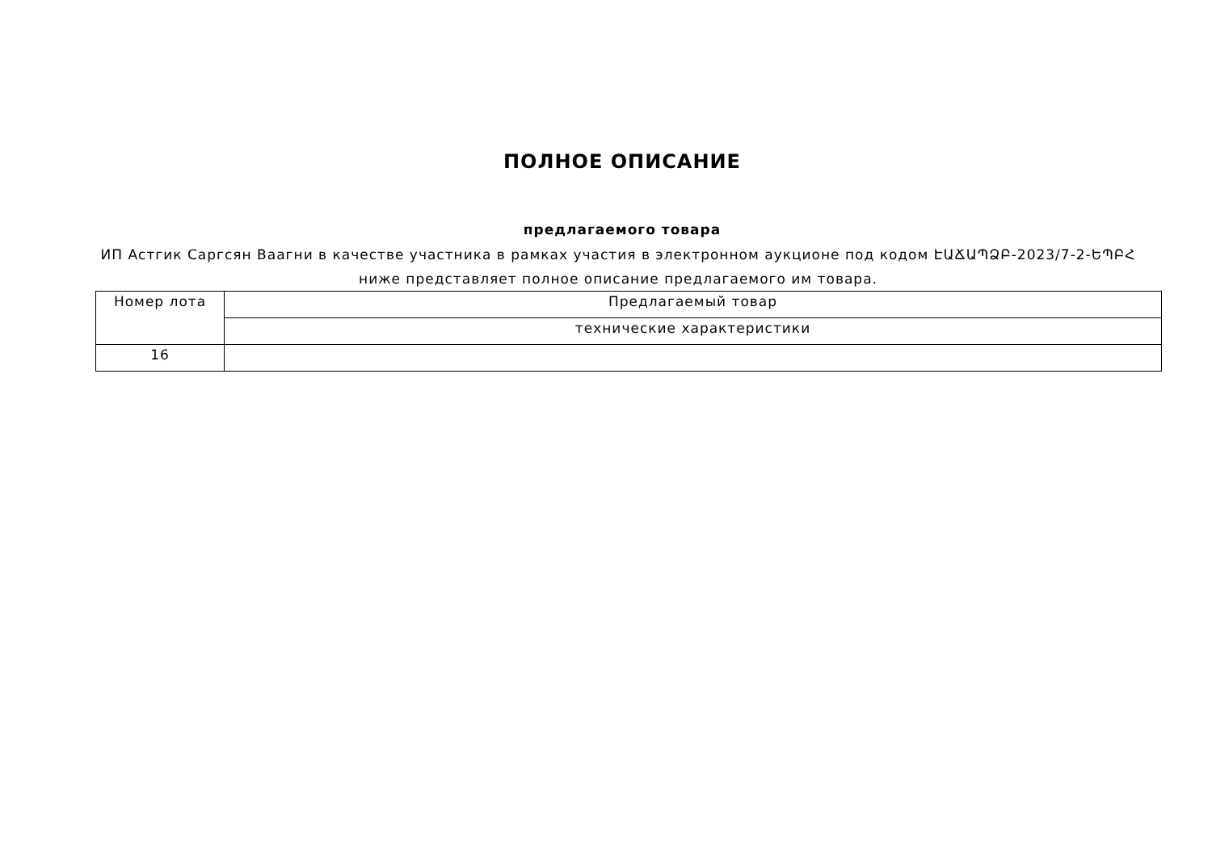ПОЛНОЕ ОПИСАНИЕ
предлагаемого товара
ИП Астгик Саргсян Ваагни в качестве участника в рамках участия в электронном аукционе под кодом ԷԱՃԱՊՁԲ-2023/7-2-ԵՊԲՀ ниже представляет полное описание предлагаемого им товара.
| Номер лота | Предлагаемый товар |
| | технические характеристики |
| 16 | |